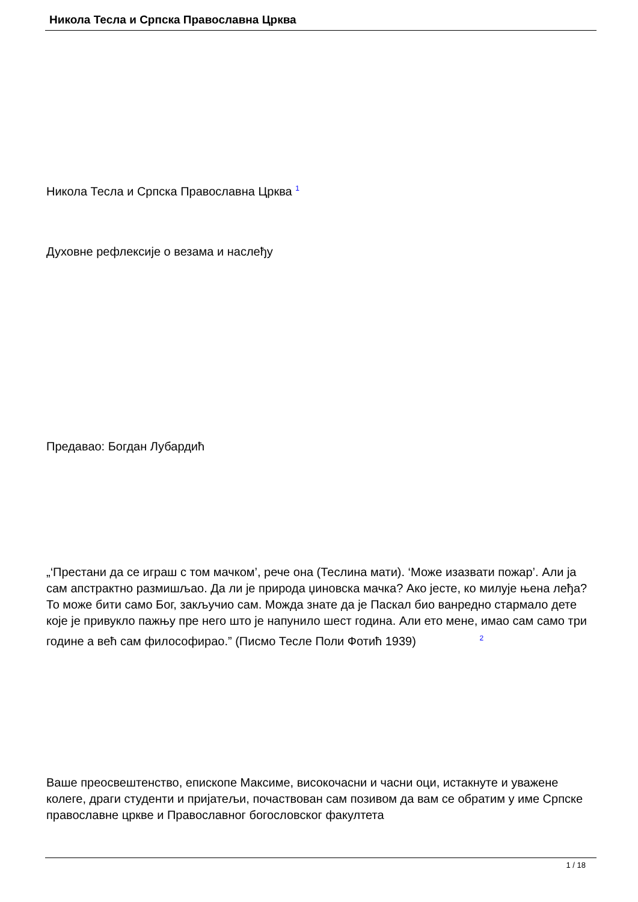Никола Тесла и Српска Православна Црква
Никола Тесла и Српска Православна Црква <sup>1</sup>
Духовне рефлексије о везама и наслеђу
Предавао: Богдан Лубардић
„‘Престани да се играш с том мачком’, рече она (Теслина мати). ‘Може изазвати пожар’. Али ја сам апстрактно размишљао. Да ли је природа џиновска мачка? Ако јесте, ко милује њена леђа? То може бити само Бог, закључио сам. Можда знате да је Паскал био ванредно стармало дете које је привукло пажњу пре него што је напунило шест година. Али ето мене, имао сам само три године а већ сам философирао.” (Писмо Тесле Поли Фотић 1939) <sup>2</sup>
Ваше преосвештенство, епископе Максиме, високочасни и часни оци, истакнуте и уважене колеге, драги студенти и пријатељи, почаствован сам позивом да вам се обратим у име Српске православне цркве и Православног богословског факултета
1 / 18